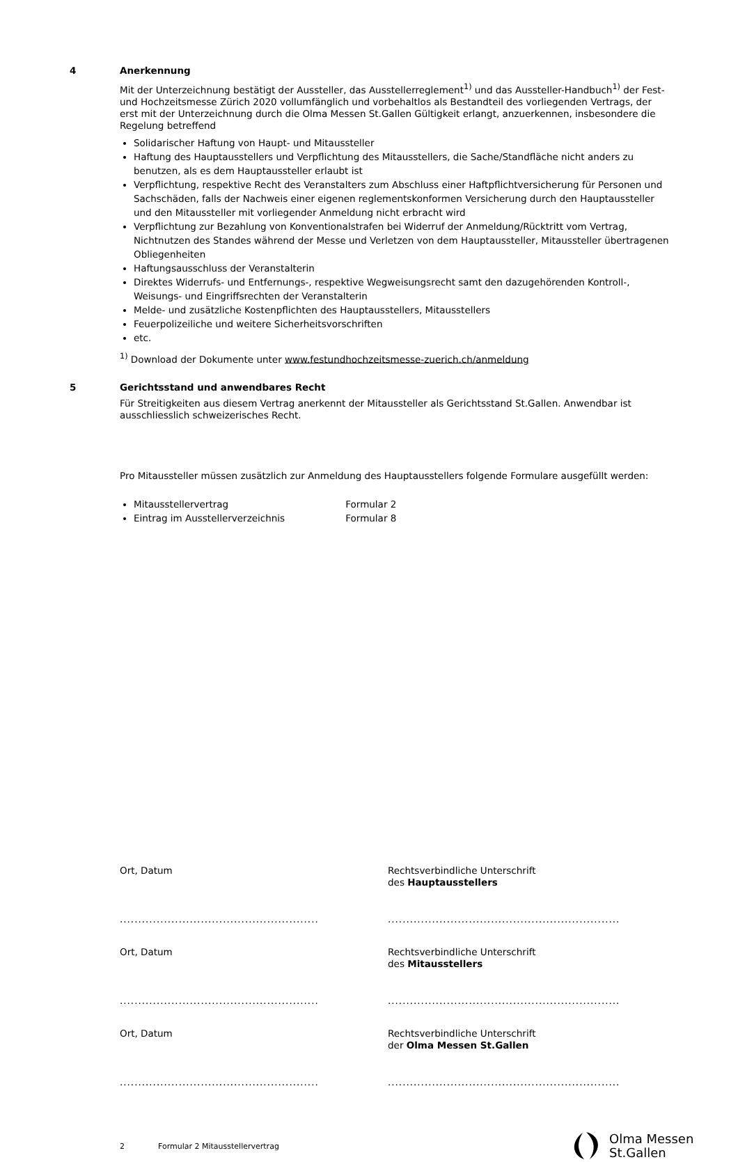4 Anerkennung
Mit der Unterzeichnung bestätigt der Aussteller, das Ausstellerreglement<sup>1)</sup> und das Aussteller-Handbuch<sup>1)</sup> der Fest- und Hochzeitsmesse Zürich 2020 vollumfänglich und vorbehaltlos als Bestandteil des vorliegenden Vertrags, der erst mit der Unterzeichnung durch die Olma Messen St.Gallen Gültigkeit erlangt, anzuerkennen, insbesondere die Regelung betreffend
Solidarischer Haftung von Haupt- und Mitaussteller
Haftung des Hauptausstellers und Verpflichtung des Mitausstellers, die Sache/Standfläche nicht anders zu benutzen, als es dem Hauptaussteller erlaubt ist
Verpflichtung, respektive Recht des Veranstalters zum Abschluss einer Haftpflichtversicherung für Personen und Sachschäden, falls der Nachweis einer eigenen reglementskonformen Versicherung durch den Hauptaussteller und den Mitaussteller mit vorliegender Anmeldung nicht erbracht wird
Verpflichtung zur Bezahlung von Konventionalstrafen bei Widerruf der Anmeldung/Rücktritt vom Vertrag, Nichtnutzen des Standes während der Messe und Verletzen von dem Hauptaussteller, Mitaussteller übertragenen Obliegenheiten
Haftungsausschluss der Veranstalterin
Direktes Widerrufs- und Entfernungs-, respektive Wegweisungsrecht samt den dazugehörenden Kontroll-, Weisungs- und Eingriffsrechten der Veranstalterin
Melde- und zusätzliche Kostenpflichten des Hauptausstellers, Mitausstellers
Feuerpolizeiliche und weitere Sicherheitsvorschriften
etc.
<sup>1)</sup> Download der Dokumente unter www.festundhochzeitsmesse-zuerich.ch/anmeldung
5 Gerichtsstand und anwendbares Recht
Für Streitigkeiten aus diesem Vertrag anerkennt der Mitaussteller als Gerichtsstand St.Gallen. Anwendbar ist ausschliesslich schweizerisches Recht.
Pro Mitaussteller müssen zusätzlich zur Anmeldung des Hauptausstellers folgende Formulare ausgefüllt werden:
Mitausstellervertrag Formular 2
Eintrag im Ausstellerverzeichnis Formular 8
Ort, Datum Rechtsverbindliche Unterschrift
des Hauptausstellers
...................................................... ...............................................................
Ort, Datum Rechtsverbindliche Unterschrift
des Mitausstellers
...................................................... ...............................................................
Ort, Datum Rechtsverbindliche Unterschrift
der Olma Messen St.Gallen
...................................................... ...............................................................
2 Formular 2 Mitausstellervertrag Olma Messen
St.Gallen